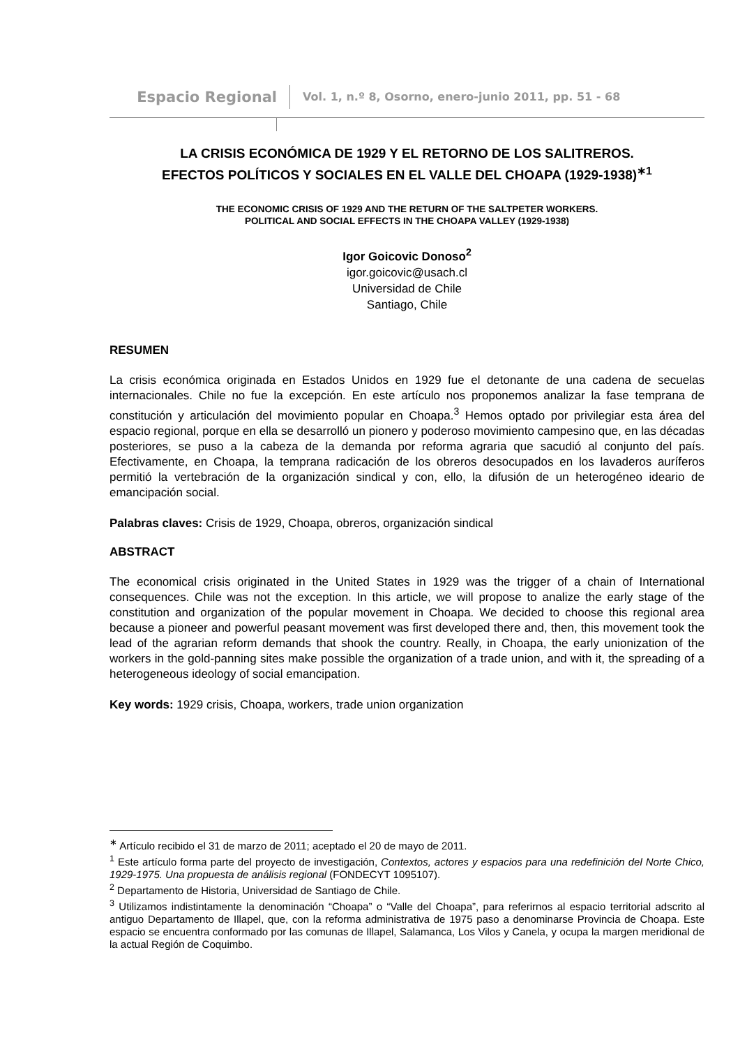Espacio Regional Vol. 1, n.º 8, Osorno, enero-junio 2011, pp. 51 - 68
LA CRISIS ECONÓMICA DE 1929 Y EL RETORNO DE LOS SALITREROS.
EFECTOS POLÍTICOS Y SOCIALES EN EL VALLE DEL CHOAPA (1929-1938)<sup>∗1</sup>
THE ECONOMIC CRISIS OF 1929 AND THE RETURN OF THE SALTPETER WORKERS.
POLITICAL AND SOCIAL EFFECTS IN THE CHOAPA VALLEY (1929-1938)
Igor Goicovic Donoso<sup>2</sup>
igor.goicovic@usach.cl
Universidad de Chile
Santiago, Chile
RESUMEN
La crisis económica originada en Estados Unidos en 1929 fue el detonante de una cadena de secuelas internacionales. Chile no fue la excepción. En este artículo nos proponemos analizar la fase temprana de constitución y articulación del movimiento popular en Choapa.<sup>3</sup> Hemos optado por privilegiar esta área del espacio regional, porque en ella se desarrolló un pionero y poderoso movimiento campesino que, en las décadas posteriores, se puso a la cabeza de la demanda por reforma agraria que sacudió al conjunto del país. Efectivamente, en Choapa, la temprana radicación de los obreros desocupados en los lavaderos auríferos permitió la vertebración de la organización sindical y con, ello, la difusión de un heterogéneo ideario de emancipación social.
Palabras claves: Crisis de 1929, Choapa, obreros, organización sindical
ABSTRACT
The economical crisis originated in the United States in 1929 was the trigger of a chain of International consequences. Chile was not the exception. In this article, we will propose to analize the early stage of the constitution and organization of the popular movement in Choapa. We decided to choose this regional area because a pioneer and powerful peasant movement was first developed there and, then, this movement took the lead of the agrarian reform demands that shook the country. Really, in Choapa, the early unionization of the workers in the gold-panning sites make possible the organization of a trade union, and with it, the spreading of a heterogeneous ideology of social emancipation.
Key words: 1929 crisis, Choapa, workers, trade union organization
<sup>∗</sup> Artículo recibido el 31 de marzo de 2011; aceptado el 20 de mayo de 2011.
<sup>1</sup> Este artículo forma parte del proyecto de investigación, Contextos, actores y espacios para una redefinición del Norte Chico, 1929-1975. Una propuesta de análisis regional (FONDECYT 1095107).
<sup>2</sup> Departamento de Historia, Universidad de Santiago de Chile.
<sup>3</sup> Utilizamos indistintamente la denominación “Choapa” o “Valle del Choapa”, para referirnos al espacio territorial adscrito al antiguo Departamento de Illapel, que, con la reforma administrativa de 1975 paso a denominarse Provincia de Choapa. Este espacio se encuentra conformado por las comunas de Illapel, Salamanca, Los Vilos y Canela, y ocupa la margen meridional de la actual Región de Coquimbo.